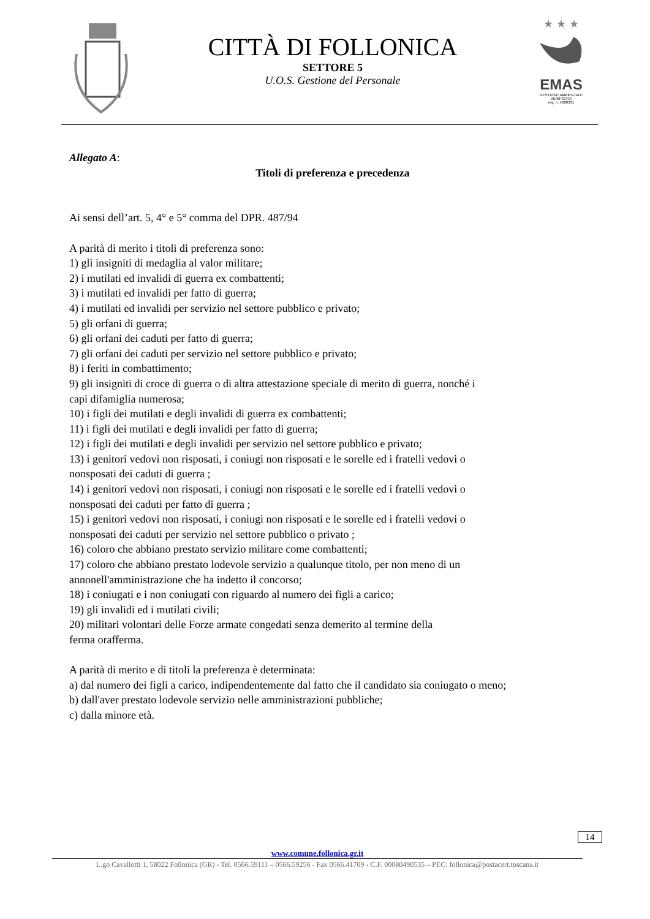CITTÀ DI FOLLONICA
SETTORE 5
U.O.S. Gestione del Personale
★ ★ ★
EMAS
GESTIONE AMBIENTALE
VERIFICATA
reg. n. I-000331
Allegato A:
Titoli di preferenza e precedenza
Ai sensi dell’art. 5, 4° e 5° comma del DPR. 487/94
A parità di merito i titoli di preferenza sono:
1) gli insigniti di medaglia al valor militare;
2) i mutilati ed invalidi di guerra ex combattenti;
3) i mutilati ed invalidi per fatto di guerra;
4) i mutilati ed invalidi per servizio nel settore pubblico e privato;
5) gli orfani di guerra;
6) gli orfani dei caduti per fatto di guerra;
7) gli orfani dei caduti per servizio nel settore pubblico e privato;
8) i feriti in combattimento;
9) gli insigniti di croce di guerra o di altra attestazione speciale di merito di guerra, nonché i
capi difamiglia numerosa;
10) i figli dei mutilati e degli invalidi di guerra ex combattenti;
11) i figli dei mutilati e degli invalidi per fatto di guerra;
12) i figli dei mutilati e degli invalidi per servizio nel settore pubblico e privato;
13) i genitori vedovi non risposati, i coniugi non risposati e le sorelle ed i fratelli vedovi o
nonsposati dei caduti di guerra ;
14) i genitori vedovi non risposati, i coniugi non risposati e le sorelle ed i fratelli vedovi o
nonsposati dei caduti per fatto di guerra ;
15) i genitori vedovi non risposati, i coniugi non risposati e le sorelle ed i fratelli vedovi o
nonsposati dei caduti per servizio nel settore pubblico o privato ;
16) coloro che abbiano prestato servizio militare come combattenti;
17) coloro che abbiano prestato lodevole servizio a qualunque titolo, per non meno di un
annonell'amministrazione che ha indetto il concorso;
18) i coniugati e i non coniugati con riguardo al numero dei figli a carico;
19) gli invalidi ed i mutilati civili;
20) militari volontari delle Forze armate congedati senza demerito al termine della
ferma orafferma.
A parità di merito e di titoli la preferenza è determinata:
a) dal numero dei figli a carico, indipendentemente dal fatto che il candidato sia coniugato o meno;
b) dall'aver prestato lodevole servizio nelle amministrazioni pubbliche;
c) dalla minore età.
14
www.comune.follonica.gr.it
L.go Cavallotti 1, 58022 Follonica (GR) - Tel. 0566.59111 – 0566.59256 - Fax 0566.41709 - C.F. 00080490535 – PEC: follonica@postacert.toscana.it